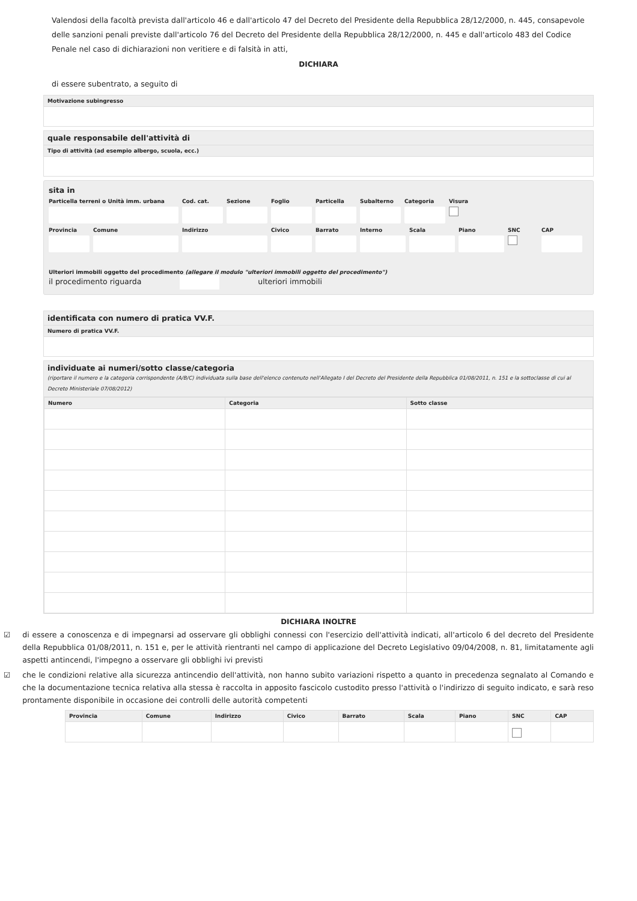Valendosi della facoltà prevista dall'articolo 46 e dall'articolo 47 del Decreto del Presidente della Repubblica 28/12/2000, n. 445, consapevole delle sanzioni penali previste dall'articolo 76 del Decreto del Presidente della Repubblica 28/12/2000, n. 445 e dall'articolo 483 del Codice Penale nel caso di dichiarazioni non veritiere e di falsità in atti,
DICHIARA
di essere subentrato, a seguito di
Motivazione subingresso
quale responsabile dell'attività di
Tipo di attività (ad esempio albergo, scuola, ecc.)
sita in
Particella terreni o Unità imm. urbana Cod. cat. Sezione Foglio Particella Subalterno Categoria Visura
Provincia Comune Indirizzo Civico Barrato Interno Scala Piano SNC
CAP
Ulteriori immobili oggetto del procedimento (allegare il modulo "ulteriori immobili oggetto del procedimento")
il procedimento riguarda ulteriori immobili
identificata con numero di pratica VV.F.
Numero di pratica VV.F.
individuate ai numeri/sotto classe/categoria
(riportare il numero e la categoria corrispondente (A/B/C) individuata sulla base dell'elenco contenuto nell'Allegato I del Decreto del Presidente della Repubblica 01/08/2011, n. 151 e la sottoclasse di cui al Decreto Ministeriale 07/08/2012)
| Numero | Categoria | Sotto classe |
| --- | --- | --- |
DICHIARA INOLTRE
☑ di essere a conoscenza e di impegnarsi ad osservare gli obblighi connessi con l'esercizio dell'attività indicati, all'articolo 6 del decreto del Presidente della Repubblica 01/08/2011, n. 151 e, per le attività rientranti nel campo di applicazione del Decreto Legislativo 09/04/2008, n. 81, limitatamente agli aspetti antincendi, l'impegno a osservare gli obblighi ivi previsti
☑ che le condizioni relative alla sicurezza antincendio dell'attività, non hanno subito variazioni rispetto a quanto in precedenza segnalato al Comando e che la documentazione tecnica relativa alla stessa è raccolta in apposito fascicolo custodito presso l'attività o l'indirizzo di seguito indicato, e sarà reso prontamente disponibile in occasione dei controlli delle autorità competenti
| Provincia | Comune | Indirizzo | Civico | Barrato | Scala | Piano | SNC | CAP |
| --- | --- | --- | --- | --- | --- | --- | --- | --- |